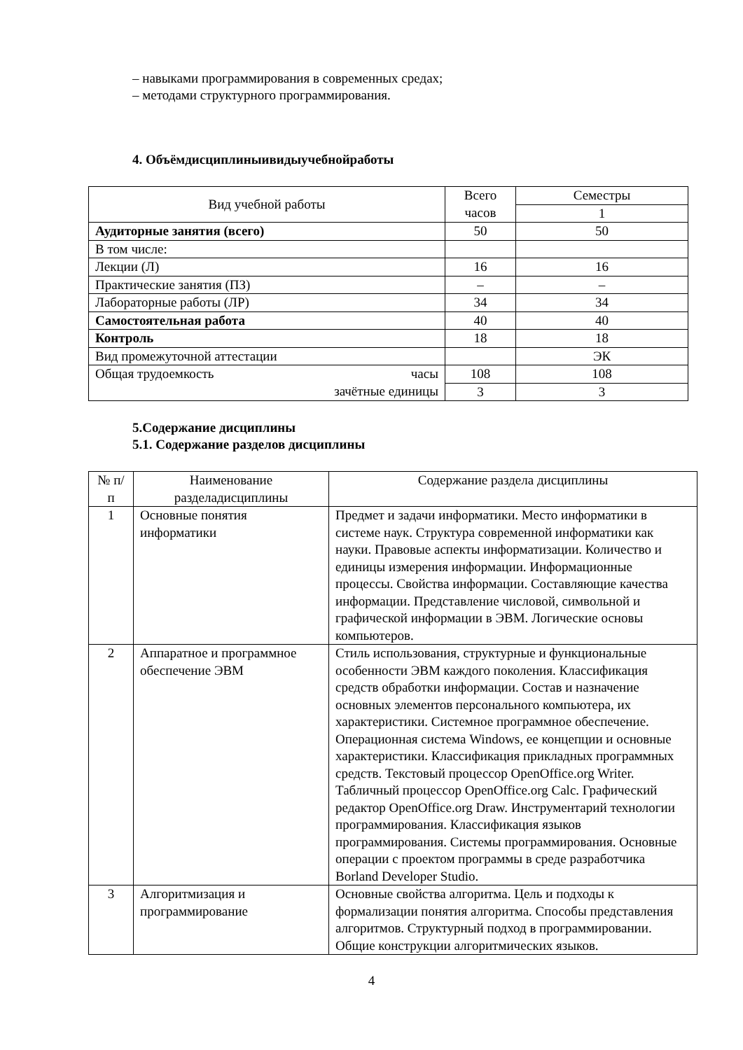– навыками программирования в современных средах;
– методами структурного программирования.
4. Объёмдисциплиныивидыучебнойработы
| Вид учебной работы | Всего часов | Семестры |
| | | 1 |
| Аудиторные занятия (всего) | 50 | 50 |
| В том числе: | | |
| Лекции (Л) | 16 | 16 |
| Практические занятия (ПЗ) | – | – |
| Лабораторные работы (ЛР) | 34 | 34 |
| Самостоятельная работа | 40 | 40 |
| Контроль | 18 | 18 |
| Вид промежуточной аттестации | | ЭК |
| Общая трудоемкость часы | 108 | 108 |
| зачётные единицы | 3 | 3 |
5.Содержание дисциплины
5.1. Содержание разделов дисциплины
| № п/п | Наименование разделадисциплины | Содержание раздела дисциплины |
| 1 | Основные понятия информатики | Предмет и задачи информатики. Место информатики в системе наук. Структура современной информатики как науки. Правовые аспекты информатизации. Количество и единицы измерения информации. Информационные процессы. Свойства информации. Составляющие качества информации. Представление числовой, символьной и графической информации в ЭВМ. Логические основы компьютеров. |
| 2 | Аппаратное и программное обеспечение ЭВМ | Стиль использования, структурные и функциональные особенности ЭВМ каждого поколения. Классификация средств обработки информации. Состав и назначение основных элементов персонального компьютера, их характеристики. Системное программное обеспечение. Операционная система Windows, ее концепции и основные характеристики. Классификация прикладных программных средств. Текстовый процессор OpenOffice.org Writer. Табличный процессор OpenOffice.org Calc. Графический редактор OpenOffice.org Draw. Инструментарий технологии программирования. Классификация языков программирования. Системы программирования. Основные операции с проектом программы в среде разработчика Borland Developer Studio. |
| 3 | Алгоритмизация и программирование | Основные свойства алгоритма. Цель и подходы к формализации понятия алгоритма. Способы представления алгоритмов. Структурный подход в программировании. Общие конструкции алгоритмических языков. |
4